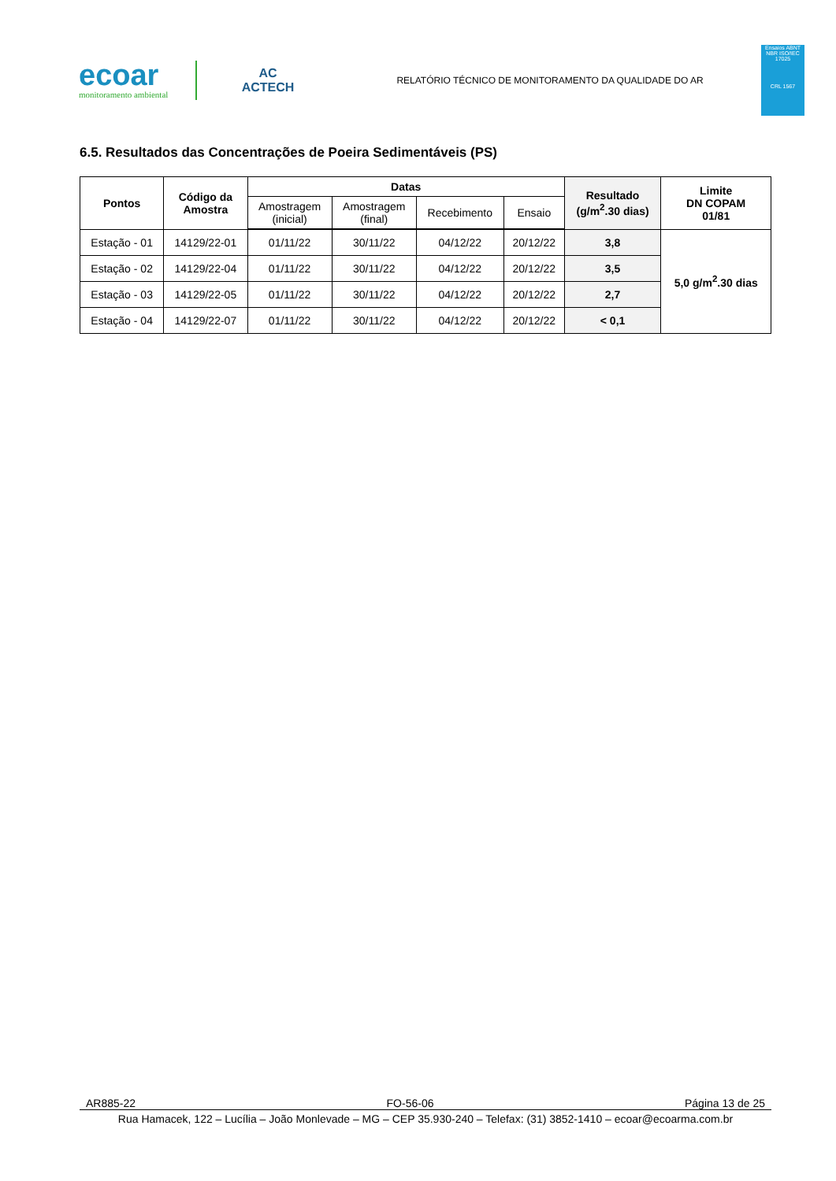ecoar
monitoramento ambiental
AC
ACTECH
RELATÓRIO TÉCNICO DE MONITORAMENTO DA QUALIDADE DO AR
Ensaios ABNT NBR ISO/IEC 17025
CRL 1567
6.5. Resultados das Concentrações de Poeira Sedimentáveis (PS)
| Pontos | Código da Amostra | Datas | | | | Resultado (g/m<sup>2</sup>.30 dias) | Limite DN COPAM 01/81 |
| --- | --- | --- | --- | --- | --- | --- | --- |
| | | Amostragem (inicial) | Amostragem (final) | Recebimento | Ensaio | | |
| Estação - 01 | 14129/22-01 | 01/11/22 | 30/11/22 | 04/12/22 | 20/12/22 | 3,8 | 5,0 g/m<sup>2</sup>.30 dias |
| Estação - 02 | 14129/22-04 | 01/11/22 | 30/11/22 | 04/12/22 | 20/12/22 | 3,5 | |
| Estação - 03 | 14129/22-05 | 01/11/22 | 30/11/22 | 04/12/22 | 20/12/22 | 2,7 | |
| Estação - 04 | 14129/22-07 | 01/11/22 | 30/11/22 | 04/12/22 | 20/12/22 | < 0,1 | |
AR885-22 FO-56-06 Página 13 de 25
Rua Hamacek, 122 – Lucília – João Monlevade – MG – CEP 35.930-240 – Telefax: (31) 3852-1410 – ecoar@ecoarma.com.br